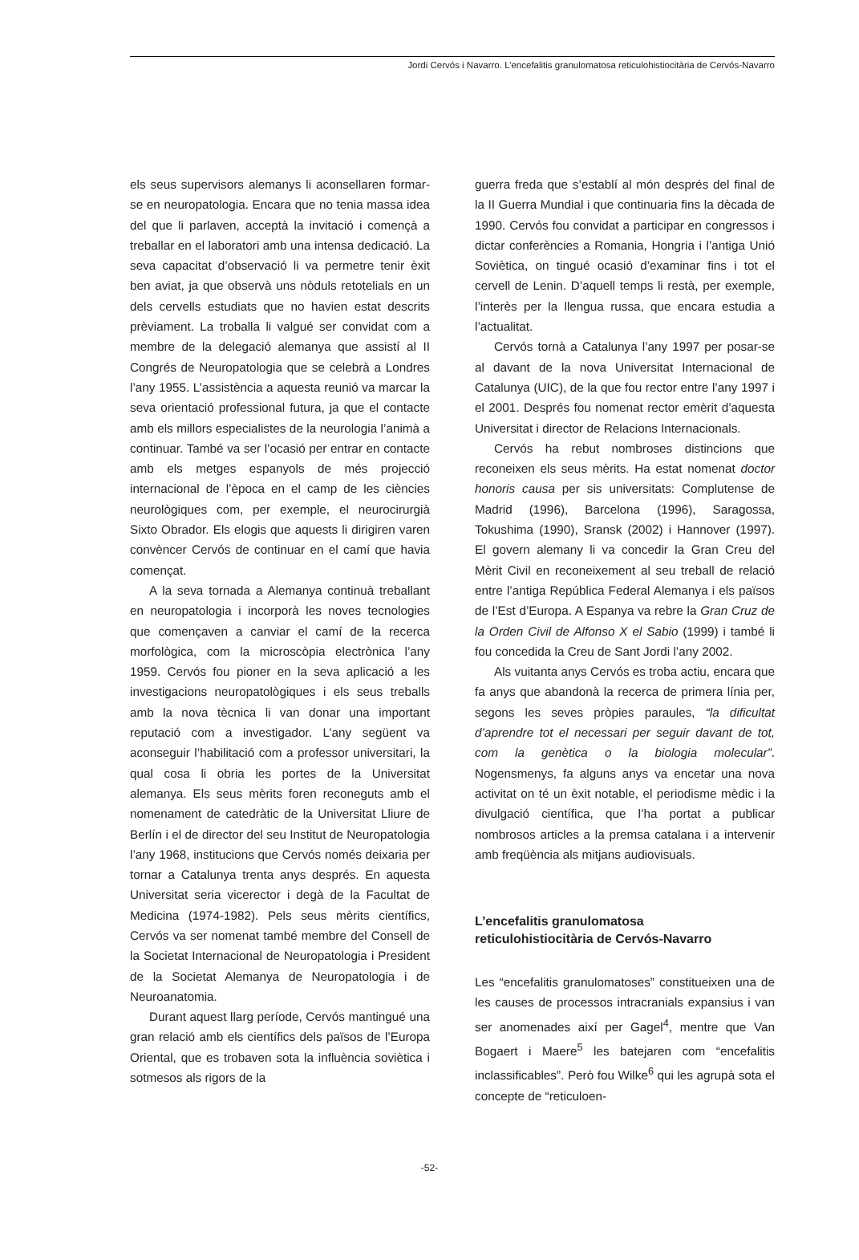Jordi Cervós i Navarro. L’encefalitis granulomatosa reticulohistiocitària de Cervós-Navarro
els seus supervisors alemanys li aconsellaren formar-se en neuropatologia. Encara que no tenia massa idea del que li parlaven, acceptà la invitació i començà a treballar en el laboratori amb una intensa dedicació. La seva capacitat d’observació li va permetre tenir èxit ben aviat, ja que observà uns nòduls retotelials en un dels cervells estudiats que no havien estat descrits prèviament. La troballa li valgué ser convidat com a membre de la delegació alemanya que assistí al II Congrés de Neuropatologia que se celebrà a Londres l’any 1955. L’assistència a aquesta reunió va marcar la seva orientació professional futura, ja que el contacte amb els millors especialistes de la neurologia l’animà a continuar. També va ser l’ocasió per entrar en contacte amb els metges espanyols de més projecció internacional de l’època en el camp de les ciències neurològiques com, per exemple, el neurocirurgià Sixto Obrador. Els elogis que aquests li dirigiren varen convèncer Cervós de continuar en el camí que havia començat.
A la seva tornada a Alemanya continuà treballant en neuropatologia i incorporà les noves tecnologies que començaven a canviar el camí de la recerca morfològica, com la microscòpia electrònica l’any 1959. Cervós fou pioner en la seva aplicació a les investigacions neuropatològiques i els seus treballs amb la nova tècnica li van donar una important reputació com a investigador. L’any següent va aconseguir l’habilitació com a professor universitari, la qual cosa li obria les portes de la Universitat alemanya. Els seus mèrits foren reconeguts amb el nomenament de catedràtic de la Universitat Lliure de Berlín i el de director del seu Institut de Neuropatologia l’any 1968, institucions que Cervós només deixaria per tornar a Catalunya trenta anys després. En aquesta Universitat seria vicerector i degà de la Facultat de Medicina (1974-1982). Pels seus mèrits científics, Cervós va ser nomenat també membre del Consell de la Societat Internacional de Neuropatologia i President de la Societat Alemanya de Neuropatologia i de Neuroanatomia.
Durant aquest llarg període, Cervós mantingué una gran relació amb els científics dels països de l’Europa Oriental, que es trobaven sota la influència soviètica i sotmesos als rigors de la
guerra freda que s’establí al món després del final de la II Guerra Mundial i que continuaria fins la dècada de 1990. Cervós fou convidat a participar en congressos i dictar conferències a Romania, Hongria i l’antiga Unió Soviètica, on tingué ocasió d’examinar fins i tot el cervell de Lenin. D’aquell temps li restà, per exemple, l’interès per la llengua russa, que encara estudia a l’actualitat.
Cervós tornà a Catalunya l’any 1997 per posar-se al davant de la nova Universitat Internacional de Catalunya (UIC), de la que fou rector entre l’any 1997 i el 2001. Després fou nomenat rector emèrit d’aquesta Universitat i director de Relacions Internacionals.
Cervós ha rebut nombroses distincions que reconeixen els seus mèrits. Ha estat nomenat doctor honoris causa per sis universitats: Complutense de Madrid (1996), Barcelona (1996), Saragossa, Tokushima (1990), Sransk (2002) i Hannover (1997). El govern alemany li va concedir la Gran Creu del Mèrit Civil en reconeixement al seu treball de relació entre l’antiga República Federal Alemanya i els països de l’Est d’Europa. A Espanya va rebre la Gran Cruz de la Orden Civil de Alfonso X el Sabio (1999) i també li fou concedida la Creu de Sant Jordi l’any 2002.
Als vuitanta anys Cervós es troba actiu, encara que fa anys que abandonà la recerca de primera línia per, segons les seves pròpies paraules, “la dificultat d’aprendre tot el necessari per seguir davant de tot, com la genètica o la biologia molecular”. Nogensmenys, fa alguns anys va encetar una nova activitat on té un èxit notable, el periodisme mèdic i la divulgació científica, que l’ha portat a publicar nombrosos articles a la premsa catalana i a intervenir amb freqüència als mitjans audiovisuals.
L’encefalitis granulomatosa
reticulohistiocitària de Cervós-Navarro
Les “encefalitis granulomatoses” constitueixen una de les causes de processos intracranials expansius i van ser anomenades així per Gagel<sup>4</sup>, mentre que Van Bogaert i Maere<sup>5</sup> les batejaren com “encefalitis inclassificables”. Però fou Wilke<sup>6</sup> qui les agrupà sota el concepte de “reticuloen-
-52-